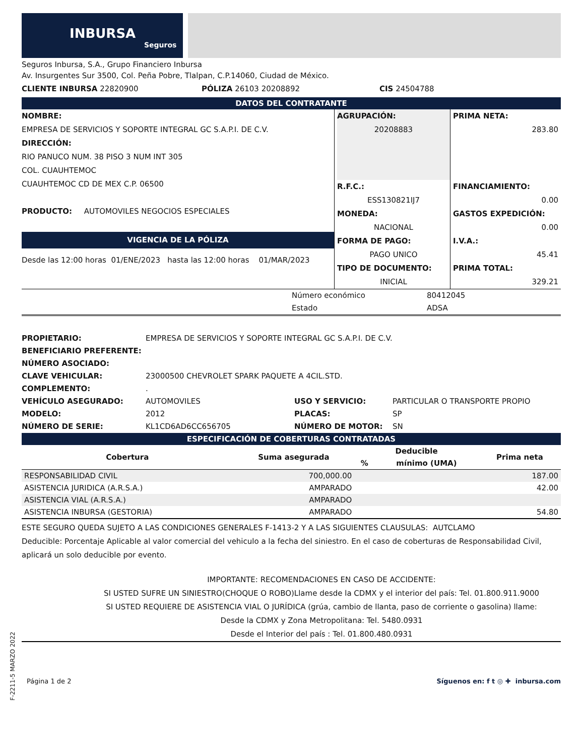INBURSA
Seguros
Seguros Inbursa, S.A., Grupo Financiero Inbursa
Av. Insurgentes Sur 3500, Col. Peña Pobre, Tlalpan, C.P.14060, Ciudad de México.
CLIENTE INBURSA 22820900 PÓLIZA 26103 20208892 CIS 24504788
DATOS DEL CONTRATANTE
NOMBRE:
EMPRESA DE SERVICIOS Y SOPORTE INTEGRAL GC S.A.P.I. DE C.V.
DIRECCIÓN:
RIO PANUCO NUM. 38 PISO 3 NUM INT 305
COL. CUAUHTEMOC
CUAUHTEMOC CD DE MEX C.P. 06500
PRODUCTO: AUTOMOVILES NEGOCIOS ESPECIALES
VIGENCIA DE LA PÓLIZA
Desde las 12:00 horas 01/ENE/2023 hasta las 12:00 horas 01/MAR/2023
AGRUPACIÓN:
20208883
R.F.C.:
ESS130821IJ7
MONEDA:
NACIONAL
FORMA DE PAGO:
PAGO UNICO
TIPO DE DOCUMENTO:
INICIAL
PRIMA NETA:
283.80
FINANCIAMIENTO:
0.00
GASTOS EXPEDICIÓN:
0.00
I.V.A.:
45.41
PRIMA TOTAL:
329.21
Número económico 80412045
Estado ADSA
PROPIETARIO: EMPRESA DE SERVICIOS Y SOPORTE INTEGRAL GC S.A.P.I. DE C.V.
BENEFICIARIO PREFERENTE:
NÚMERO ASOCIADO:
CLAVE VEHICULAR: 23000500 CHEVROLET SPARK PAQUETE A 4CIL.STD.
COMPLEMENTO:.
VEHÍCULO ASEGURADO: AUTOMOVILES USO Y SERVICIO: PARTICULAR O TRANSPORTE PROPIO
MODELO: 2012 PLACAS: SP
NÚMERO DE SERIE: KL1CD6AD6CC656705 NÚMERO DE MOTOR: SN
ESPECIFICACIÓN DE COBERTURAS CONTRATADAS
| Cobertura | Suma asegurada | Deducible | | Prima neta |
| --- | --- | --- | --- | --- |
| | | % | mínimo (UMA) | |
| RESPONSABILIDAD CIVIL | 700,000.00 | | | 187.00 |
| ASISTENCIA JURIDICA (A.R.S.A.) | AMPARADO | | | 42.00 |
| ASISTENCIA VIAL (A.R.S.A.) | AMPARADO | | | |
| ASISTENCIA INBURSA (GESTORIA) | AMPARADO | | | 54.80 |
ESTE SEGURO QUEDA SUJETO A LAS CONDICIONES GENERALES F-1413-2 Y A LAS SIGUIENTES CLAUSULAS: AUTCLAMO
Deducible: Porcentaje Aplicable al valor comercial del vehiculo a la fecha del siniestro. En el caso de coberturas de Responsabilidad Civil, aplicará un solo deducible por evento.
IMPORTANTE: RECOMENDACIONES EN CASO DE ACCIDENTE:
SI USTED SUFRE UN SINIESTRO(CHOQUE O ROBO)Llame desde la CDMX y el interior del país: Tel. 01.800.911.9000
SI USTED REQUIERE DE ASISTENCIA VIAL O JURÍDICA (grúa, cambio de llanta, paso de corriente o gasolina) llame:
Desde la CDMX y Zona Metropolitana: Tel. 5480.0931
Desde el Interior del país : Tel. 01.800.480.0931
Página 1 de 2 Síguenos en: f t ◎ ✚ inbursa.com
F-2211-5 MARZO 2022